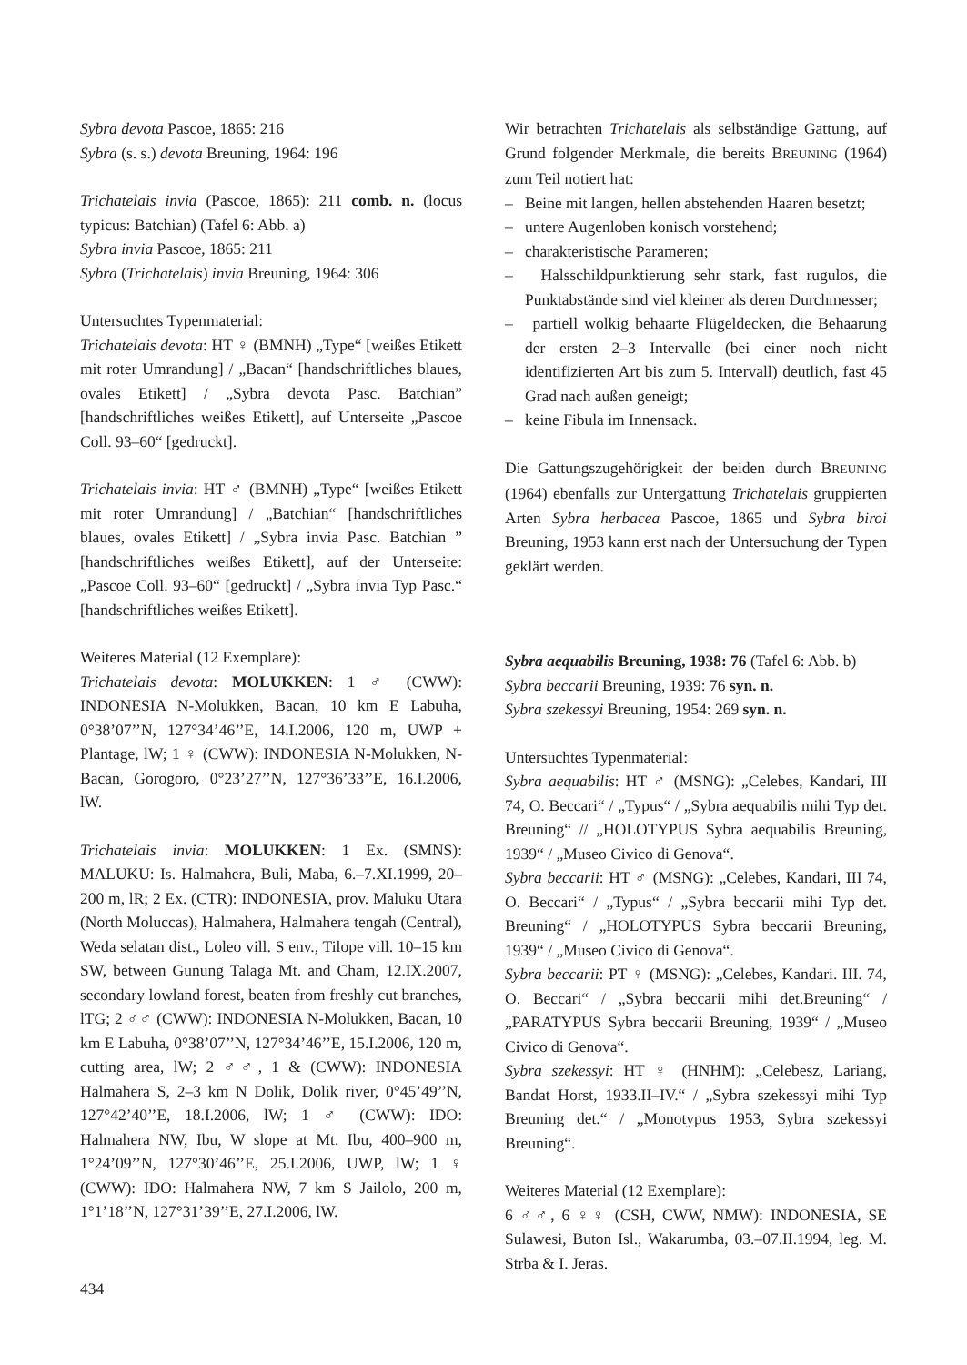Sybra devota Pascoe, 1865: 216
Sybra (s. s.) devota Breuning, 1964: 196
Trichatelais invia (Pascoe, 1865): 211 comb. n. (locus typicus: Batchian) (Tafel 6: Abb. a)
Sybra invia Pascoe, 1865: 211
Sybra (Trichatelais) invia Breuning, 1964: 306
Untersuchtes Typenmaterial:
Trichatelais devota: HT ♀ (BMNH) „Type“ [weißes Etikett mit roter Umrandung] / „Bacan“ [handschriftliches blaues, ovales Etikett] / „Sybra devota Pasc. Batchian” [handschriftliches weißes Etikett], auf Unterseite „Pascoe Coll. 93–60“ [gedruckt].
Trichatelais invia: HT ♂ (BMNH) „Type“ [weißes Etikett mit roter Umrandung] / „Batchian“ [handschriftliches blaues, ovales Etikett] / „Sybra invia Pasc. Batchian ” [handschriftliches weißes Etikett], auf der Unterseite: „Pascoe Coll. 93–60“ [gedruckt] / „Sybra invia Typ Pasc.“ [handschriftliches weißes Etikett].
Weiteres Material (12 Exemplare):
Trichatelais devota: MOLUKKEN: 1 ♂ (CWW): INDONESIA N-Molukken, Bacan, 10 km E Labuha, 0°38’07’’N, 127°34’46’’E, 14.I.2006, 120 m, UWP + Plantage, lW; 1 ♀ (CWW): INDONESIA N-Molukken, N-Bacan, Gorogoro, 0°23’27’’N, 127°36’33’’E, 16.I.2006, lW.
Trichatelais invia: MOLUKKEN: 1 Ex. (SMNS): MALUKU: Is. Halmahera, Buli, Maba, 6.–7.XI.1999, 20–200 m, lR; 2 Ex. (CTR): INDONESIA, prov. Maluku Utara (North Moluccas), Halmahera, Halmahera tengah (Central), Weda selatan dist., Loleo vill. S env., Tilope vill. 10–15 km SW, between Gunung Talaga Mt. and Cham, 12.IX.2007, secondary lowland forest, beaten from freshly cut branches, lTG; 2 ♂♂ (CWW): INDONESIA N-Molukken, Bacan, 10 km E Labuha, 0°38’07’’N, 127°34’46’’E, 15.I.2006, 120 m, cutting area, lW; 2 ♂♂, 1 & (CWW): INDONESIA Halmahera S, 2–3 km N Dolik, Dolik river, 0°45’49’’N, 127°42’40’’E, 18.I.2006, lW; 1 ♂ (CWW): IDO: Halmahera NW, Ibu, W slope at Mt. Ibu, 400–900 m, 1°24’09’’N, 127°30’46’’E, 25.I.2006, UWP, lW; 1 ♀ (CWW): IDO: Halmahera NW, 7 km S Jailolo, 200 m, 1°1’18’’N, 127°31’39’’E, 27.I.2006, lW.
Wir betrachten Trichatelais als selbständige Gattung, auf Grund folgender Merkmale, die bereits BREUNING (1964) zum Teil notiert hat:
– Beine mit langen, hellen abstehenden Haaren besetzt;
– untere Augenloben konisch vorstehend;
– charakteristische Parameren;
– Halsschildpunktierung sehr stark, fast rugulos, die Punktabstände sind viel kleiner als deren Durchmesser;
– partiell wolkig behaarte Flügeldecken, die Behaarung der ersten 2–3 Intervalle (bei einer noch nicht identifizierten Art bis zum 5. Intervall) deutlich, fast 45 Grad nach außen geneigt;
– keine Fibula im Innensack.
Die Gattungszugehörigkeit der beiden durch BREUNING (1964) ebenfalls zur Untergattung Trichatelais gruppierten Arten Sybra herbacea Pascoe, 1865 und Sybra biroi Breuning, 1953 kann erst nach der Untersuchung der Typen geklärt werden.
Sybra aequabilis Breuning, 1938: 76 (Tafel 6: Abb. b)
Sybra beccarii Breuning, 1939: 76 syn. n.
Sybra szekessyi Breuning, 1954: 269 syn. n.
Untersuchtes Typenmaterial:
Sybra aequabilis: HT ♂ (MSNG): „Celebes, Kandari, III 74, O. Beccari“ / „Typus“ / „Sybra aequabilis mihi Typ det. Breuning“ // „HOLOTYPUS Sybra aequabilis Breuning, 1939“ / „Museo Civico di Genova“.
Sybra beccarii: HT ♂ (MSNG): „Celebes, Kandari, III 74, O. Beccari“ / „Typus“ / „Sybra beccarii mihi Typ det. Breuning“ / „HOLOTYPUS Sybra beccarii Breuning, 1939“ / „Museo Civico di Genova“.
Sybra beccarii: PT ♀ (MSNG): „Celebes, Kandari. III. 74, O. Beccari“ / „Sybra beccarii mihi det.Breuning“ / „PARATYPUS Sybra beccarii Breuning, 1939“ / „Museo Civico di Genova“.
Sybra szekessyi: HT ♀ (HNHM): „Celebesz, Lariang, Bandat Horst, 1933.II–IV.“ / „Sybra szekessyi mihi Typ Breuning det.“ / „Monotypus 1953, Sybra szekessyi Breuning“.
Weiteres Material (12 Exemplare):
6 ♂♂, 6 ♀♀ (CSH, CWW, NMW): INDONESIA, SE Sulawesi, Buton Isl., Wakarumba, 03.–07.II.1994, leg. M. Strba & I. Jeras.
434